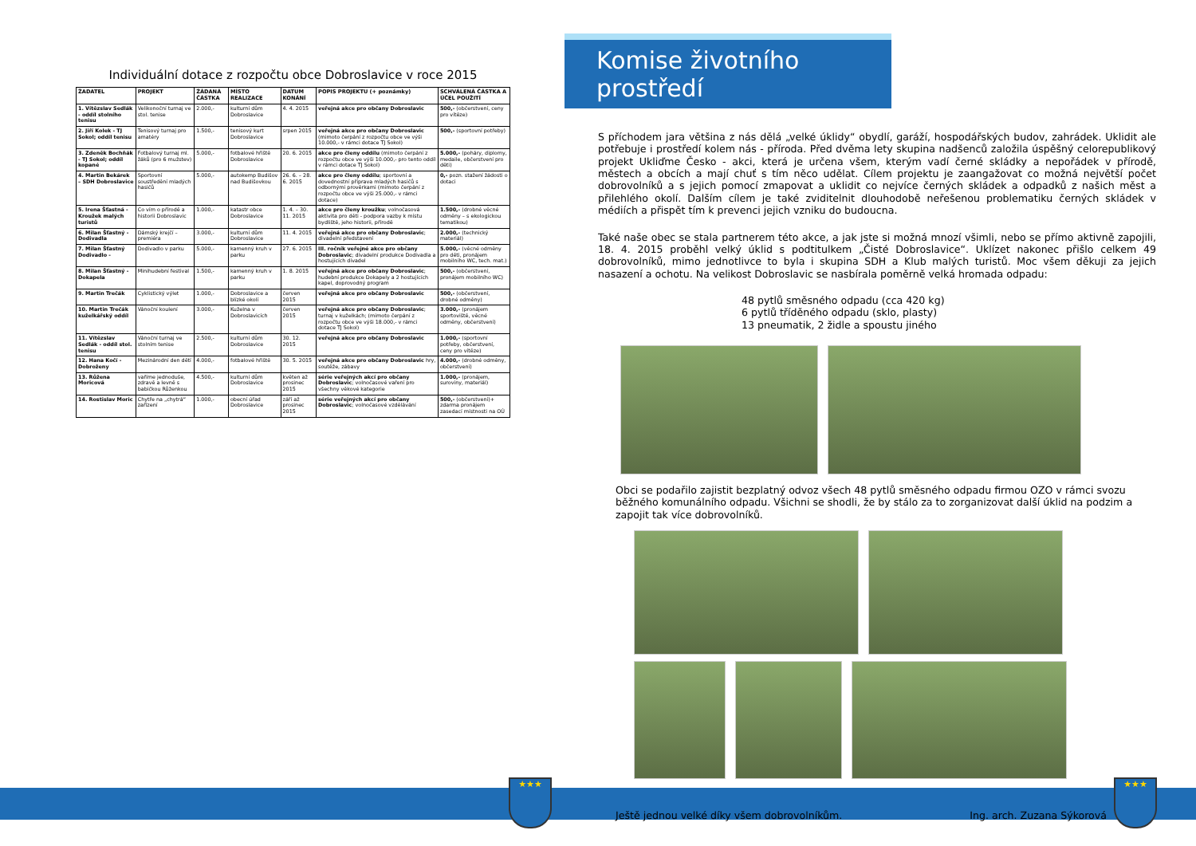★★★ ★★★
Individuální dotace z rozpočtu obce Dobroslavice v roce 2015
| ŽADATEL | PROJEKT | ŽÁDANÁ ČÁSTKA | MÍSTO REALIZACE | DATUM KONÁNÍ | POPIS PROJEKTU (+ poznámky) | SCHVÁLENÁ ČÁSTKA A ÚČEL POUŽITÍ |
| --- | --- | --- | --- | --- | --- | --- |
| 1. Vítězslav Sedlák - oddíl stolního tenisu | Velikonoční turnaj ve stol. tenise | 2.000,- | kulturní dům Dobroslavice | 4. 4. 2015 | veřejná akce pro občany Dobroslavic | 500,- (občerstvení, ceny pro vítěze) |
| 2. Jiří Kolek - TJ Sokol; oddíl tenisu | Tenisový turnaj pro amatéry | 1.500,- | tenisový kurt Dobroslavice | srpen 2015 | veřejná akce pro občany Dobroslavic (mimoto čerpání z rozpočtu obce ve výši 10.000,- v rámci dotace TJ Sokol) | 500,- (sportovní potřeby) |
| 3. Zdeněk Bochňák - TJ Sokol; oddíl kopané | Fotbalový turnaj ml. žáků (pro 6 mužstev) | 5.000,- | fotbalové hřiště Dobroslavice | 20. 6. 2015 | akce pro členy oddílu (mimoto čerpání z rozpočtu obce ve výši 10.000,- pro tento oddíl v rámci dotace TJ Sokol) | 5.000,- (poháry, diplomy, medaile, občerstvení pro děti) |
| 4. Martin Bekárek – SDH Dobroslavice | Sportovní soustředění mladých hasičů | 5.000,- | autokemp Budišov nad Budišovkou | 26. 6. – 28. 6. 2015 | akce pro členy oddílu ; sportovní a dovednostní příprava mladých hasičů s odbornými prověrkami (mimoto čerpání z rozpočtu obce ve výši 25.000,- v rámci dotace) | 0,- pozn. stažení žádosti o dotaci |
| 5. Irena Šťastná - Kroužek malých turistů | Co vím o přírodě a historii Dobroslavic | 1.000,- | katastr obce Dobroslavice | 1. 4. – 30. 11. 2015 | akce pro členy kroužku ; volnočasová aktivita pro děti - podpora vazby k místu bydliště, jeho historii, přírodě | 1.500,- (drobné věcné odměny – s ekologickou tematikou) |
| 6. Milan Šťastný -Dodivadla | Dámský krejčí – premiéra | 3.000,- | kulturní dům Dobroslavice | 11. 4. 2015 | veřejná akce pro občany Dobroslavic ; divadelní představení | 2.000,- (technický materiál) |
| 7. Milan Šťastný Dodivadlo - | Dodivadlo v parku | 5.000,- | kamenný kruh v parku | 27. 6. 2015 | III. ročník veřejné akce pro občany Dobroslavic ; divadelní produkce Dodivadla a hostujících divadel | 5.000,- (věcné odměny pro děti, pronájem mobilního WC, tech. mat.) |
| 8. Milan Šťastný - Dokapela | Minihudební festival | 1.500,- | kamenný kruh v parku | 1. 8. 2015 | veřejná akce pro občany Dobroslavic ; hudební produkce Dokapely a 2 hostujících kapel, doprovodný program | 500,- (občerstvení, pronájem mobilního WC) |
| 9. Martin Trečák | Cyklistický výlet | 1.000,- | Dobroslavice a blízké okolí | červen 2015 | veřejná akce pro občany Dobroslavic | 500,- (občerstvení, drobné odměny) |
| 10. Martin Trečák kuželkářský oddíl | Vánoční koulení | 3.000,- | Kuželna v Dobroslavicích | červen 2015 | veřejná akce pro občany Dobroslavic ; turnaj v kuželkách; (mimoto čerpání z rozpočtu obce ve výši 18.000,- v rámci dotace TJ Sokol) | 3.000,- (pronájem sportoviště, věcné odměny, občerstvení) |
| 11. Vítězslav Sedlák - oddíl stol. tenisu | Vánoční turnaj ve stolním tenise | 2.500,- | kulturní dům Dobroslavice | 30. 12. 2015 | veřejná akce pro občany Dobroslavic | 1.000,- (sportovní potřeby, občerstvení, ceny pro vítěze) |
| 12. Hana Kočí - Dobroženy | Mezinárodní den dětí | 4.000,- | fotbalové hřiště | 30. 5. 2015 | veřejná akce pro občany Dobroslavic hry, soutěže, zábavy | 4.000,- (drobné odměny, občerstvení) |
| 13. Růžena Moricová | vaříme jednoduše, zdravě a levně s babičkou Růženkou | 4.500,- | kulturní dům Dobroslavice | květen až prosinec 2015 | série veřejných akcí pro občany Dobroslavic ; volnočasové vaření pro všechny věkové kategorie | 1.000,- (pronájem, suroviny, materiál) |
| 14. Rostislav Moric | Chytře na „chytrá“ zařízení | 1.000,- | obecní úřad Dobroslavice | září až prosinec 2015 | série veřejných akcí pro občany Dobroslavic ; volnočasové vzdělávání | 500,- (občerstvení)+ zdarma pronájem zasedací místnosti na OÚ |
Komise životního prostředí
S příchodem jara většina z nás dělá „velké úklidy“ obydlí, garáží, hospodářských budov, zahrádek. Uklidit ale potřebuje i prostředí kolem nás - příroda. Před dvěma lety skupina nadšenců založila úspěšný celorepublikový projekt Ukliďme Česko - akci, která je určena všem, kterým vadí černé skládky a nepořádek v přírodě, městech a obcích a mají chuť s tím něco udělat. Cílem projektu je zaangažovat co možná největší počet dobrovolníků a s jejich pomocí zmapovat a uklidit co nejvíce černých skládek a odpadků z našich měst a přilehlého okolí. Dalším cílem je také zviditelnit dlouhodobě neřešenou problematiku černých skládek v médiích a přispět tím k prevenci jejich vzniku do budoucna.
Také naše obec se stala partnerem této akce, a jak jste si možná mnozí všimli, nebo se přímo aktivně zapojili, 18. 4. 2015 proběhl velký úklid s podtitulkem „Čisté Dobroslavice“. Uklízet nakonec přišlo celkem 49 dobrovolníků, mimo jednotlivce to byla i skupina SDH a Klub malých turistů. Moc všem děkuji za jejich nasazení a ochotu. Na velikost Dobroslavic se nasbírala poměrně velká hromada odpadu:
48 pytlů směsného odpadu (cca 420 kg)
6 pytlů tříděného odpadu (sklo, plasty)
13 pneumatik, 2 židle a spoustu jiného
Obci se podařilo zajistit bezplatný odvoz všech 48 pytlů směsného odpadu firmou OZO v rámci svozu běžného komunálního odpadu. Všichni se shodli, že by stálo za to zorganizovat další úklid na podzim a zapojit tak více dobrovolníků.
Ještě jednou velké díky všem dobrovolníkům. Ing. arch. Zuzana Sýkorová